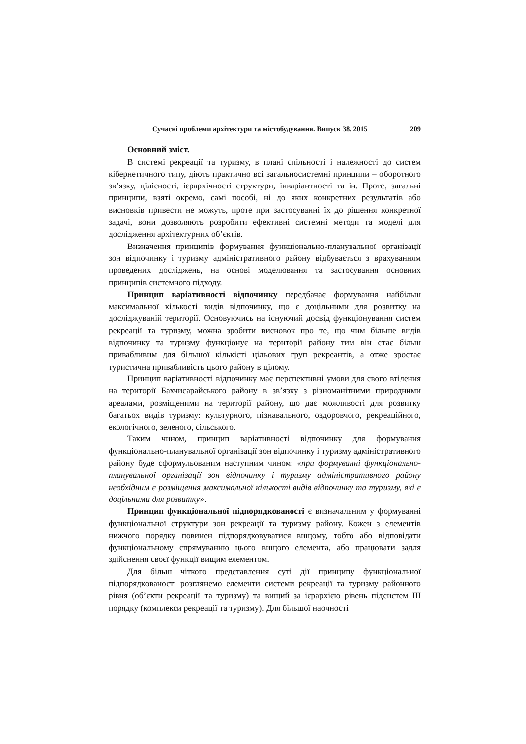Сучасні проблеми архітектури та містобудування. Випуск 38. 2015 209
Основний зміст.
В системі рекреації та туризму, в плані спільності і належності до систем кібернетичного типу, діють практично всі загальносистемні принципи – оборотного зв’язку, цілісності, ієрархічності структури, інваріантності та ін. Проте, загальні принципи, взяті окремо, самі пособі, ні до яких конкретних результатів або висновків привести не можуть, проте при застосуванні їх до рішення конкретної задачі, вони дозволяють розробити ефективні системні методи та моделі для дослідження архітектурних об’єктів.
Визначення принципів формування функціонально-планувальної організації зон відпочинку і туризму адміністративного району відбувається з врахуванням проведених досліджень, на основі моделювання та застосування основних принципів системного підходу.
Принцип варіативності відпочинку передбачає формування найбільш максимальної кількості видів відпочинку, що є доцільними для розвитку на досліджуваній території. Основуючись на існуючий досвід функціонування систем рекреації та туризму, можна зробити висновок про те, що чим більше видів відпочинку та туризму функціонує на території району тим він стає більш привабливим для більшої кількісті цільових груп рекреантів, а отже зростає туристична привабливість цього району в цілому.
Принцип варіативності відпочинку має перспективні умови для свого втілення на території Бахчисарайського району в зв’язку з різноманітними природними ареалами, розміщеними на території району, що дає можливості для розвитку багатьох видів туризму: культурного, пізнавального, оздоровчого, рекреаційного, екологічного, зеленого, сільського.
Таким чином, принцип варіативності відпочинку для формування функціонально-планувальної організації зон відпочинку і туризму адміністративного району буде сформульованим наступним чином: «при формуванні функціонально-планувальної організації зон відпочинку і туризму адміністративного району необхідним є розміщення максимальної кількості видів відпочинку та туризму, які є доцільними для розвитку».
Принцип функціональної підпорядкованості є визначальним у формуванні функціональної структури зон рекреації та туризму району. Кожен з елементів нижчого порядку повинен підпорядковуватися вищому, тобто або відповідати функціональному спрямуванню цього вищого елемента, або працювати задля здійснення своєї функції вищим елементом.
Для більш чіткого представлення суті дії принципу функціональної підпорядкованості розглянемо елементи системи рекреації та туризму районного рівня (об’єкти рекреації та туризму) та вищий за ієрархією рівень підсистем ІІІ порядку (комплекси рекреації та туризму). Для більшої наочності